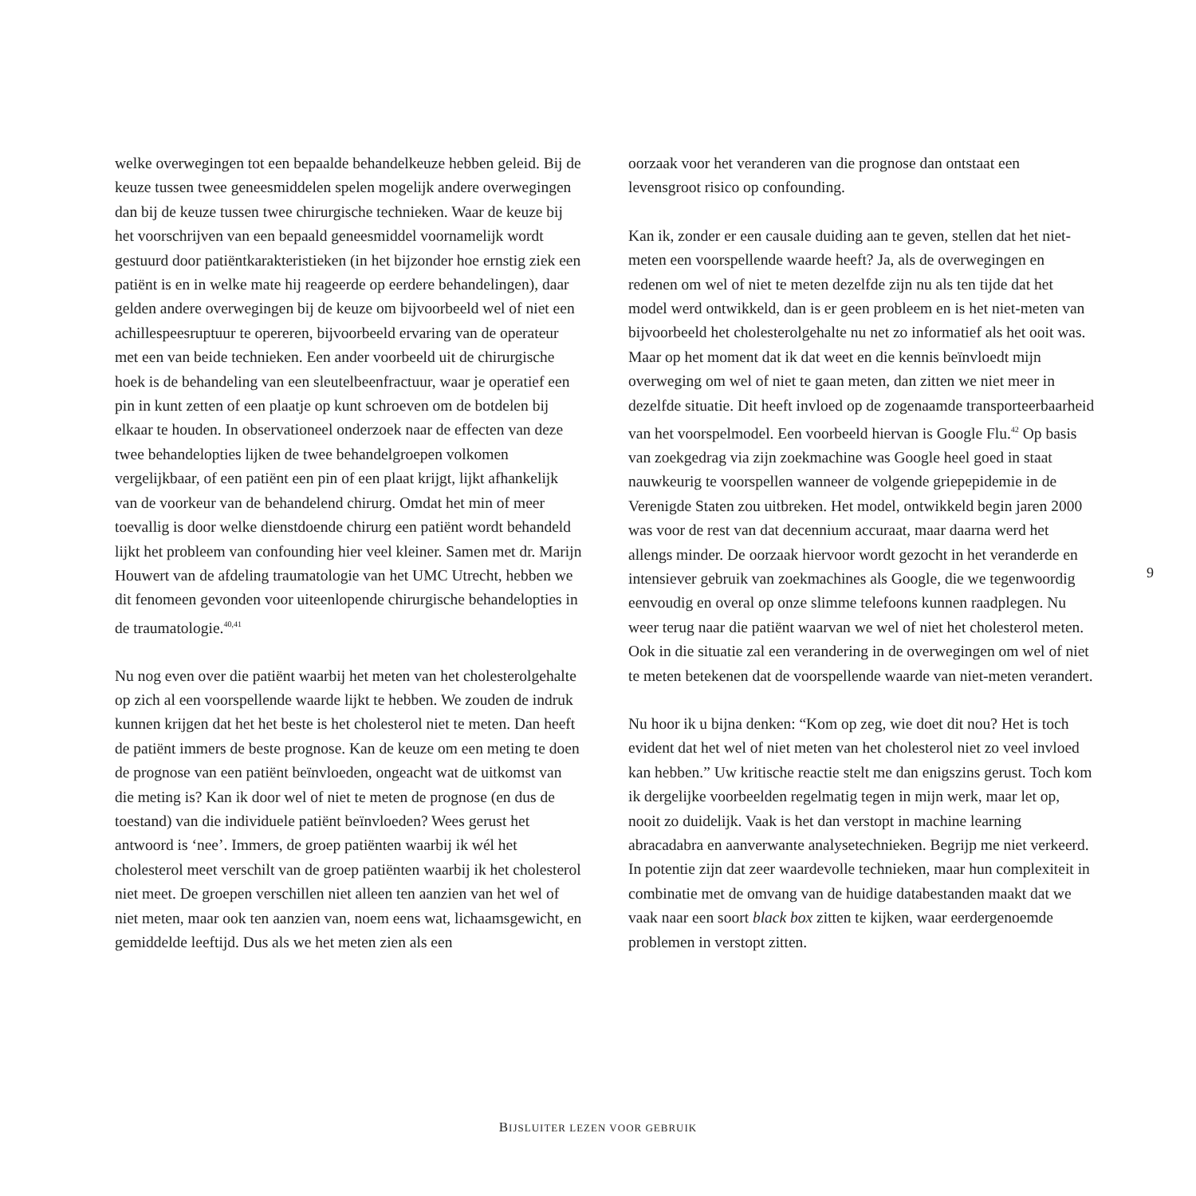welke overwegingen tot een bepaalde behandelkeuze hebben geleid. Bij de keuze tussen twee geneesmiddelen spelen mogelijk andere overwegingen dan bij de keuze tussen twee chirurgische technieken. Waar de keuze bij het voorschrijven van een bepaald geneesmiddel voornamelijk wordt gestuurd door patiëntkarakteristieken (in het bijzonder hoe ernstig ziek een patiënt is en in welke mate hij reageerde op eerdere behandelingen), daar gelden andere overwegingen bij de keuze om bijvoorbeeld wel of niet een achillespeesruptuur te opereren, bijvoorbeeld ervaring van de operateur met een van beide technieken. Een ander voorbeeld uit de chirurgische hoek is de behandeling van een sleutelbeenfractuur, waar je operatief een pin in kunt zetten of een plaatje op kunt schroeven om de botdelen bij elkaar te houden. In observationeel onderzoek naar de effecten van deze twee behandelopties lijken de twee behandelgroepen volkomen vergelijkbaar, of een patiënt een pin of een plaat krijgt, lijkt afhankelijk van de voorkeur van de behandelend chirurg. Omdat het min of meer toevallig is door welke dienstdoende chirurg een patiënt wordt behandeld lijkt het probleem van confounding hier veel kleiner. Samen met dr. Marijn Houwert van de afdeling traumatologie van het UMC Utrecht, hebben we dit fenomeen gevonden voor uiteenlopende chirurgische behandelopties in de traumatologie.<sup>40,41</sup>
Nu nog even over die patiënt waarbij het meten van het cholesterolgehalte op zich al een voorspellende waarde lijkt te hebben. We zouden de indruk kunnen krijgen dat het het beste is het cholesterol niet te meten. Dan heeft de patiënt immers de beste prognose. Kan de keuze om een meting te doen de prognose van een patiënt beïnvloeden, ongeacht wat de uitkomst van die meting is? Kan ik door wel of niet te meten de prognose (en dus de toestand) van die individuele patiënt beïnvloeden? Wees gerust het antwoord is ‘nee’. Immers, de groep patiënten waarbij ik wél het cholesterol meet verschilt van de groep patiënten waarbij ik het cholesterol niet meet. De groepen verschillen niet alleen ten aanzien van het wel of niet meten, maar ook ten aanzien van, noem eens wat, lichaamsgewicht, en gemiddelde leeftijd. Dus als we het meten zien als een
oorzaak voor het veranderen van die prognose dan ontstaat een levensgroot risico op confounding.
Kan ik, zonder er een causale duiding aan te geven, stellen dat het niet-meten een voorspellende waarde heeft? Ja, als de overwegingen en redenen om wel of niet te meten dezelfde zijn nu als ten tijde dat het model werd ontwikkeld, dan is er geen probleem en is het niet-meten van bijvoorbeeld het cholesterolgehalte nu net zo informatief als het ooit was. Maar op het moment dat ik dat weet en die kennis beïnvloedt mijn overweging om wel of niet te gaan meten, dan zitten we niet meer in dezelfde situatie. Dit heeft invloed op de zogenaamde transporteerbaarheid van het voorspelmodel. Een voorbeeld hiervan is Google Flu.<sup>42</sup> Op basis van zoekgedrag via zijn zoekmachine was Google heel goed in staat nauwkeurig te voorspellen wanneer de volgende griepepidemie in de Verenigde Staten zou uitbreken. Het model, ontwikkeld begin jaren 2000 was voor de rest van dat decennium accuraat, maar daarna werd het allengs minder. De oorzaak hiervoor wordt gezocht in het veranderde en intensiever gebruik van zoekmachines als Google, die we tegenwoordig eenvoudig en overal op onze slimme telefoons kunnen raadplegen. Nu weer terug naar die patiënt waarvan we wel of niet het cholesterol meten. Ook in die situatie zal een verandering in de overwegingen om wel of niet te meten betekenen dat de voorspellende waarde van niet-meten verandert.
Nu hoor ik u bijna denken: “Kom op zeg, wie doet dit nou? Het is toch evident dat het wel of niet meten van het cholesterol niet zo veel invloed kan hebben.” Uw kritische reactie stelt me dan enigszins gerust. Toch kom ik dergelijke voorbeelden regelmatig tegen in mijn werk, maar let op, nooit zo duidelijk. Vaak is het dan verstopt in machine learning abracadabra en aanverwante analysetechnieken. Begrijp me niet verkeerd. In potentie zijn dat zeer waardevolle technieken, maar hun complexiteit in combinatie met de omvang van de huidige databestanden maakt dat we vaak naar een soort black box zitten te kijken, waar eerdergenoemde problemen in verstopt zitten.
9
BIJSLUITER LEZEN VOOR GEBRUIK